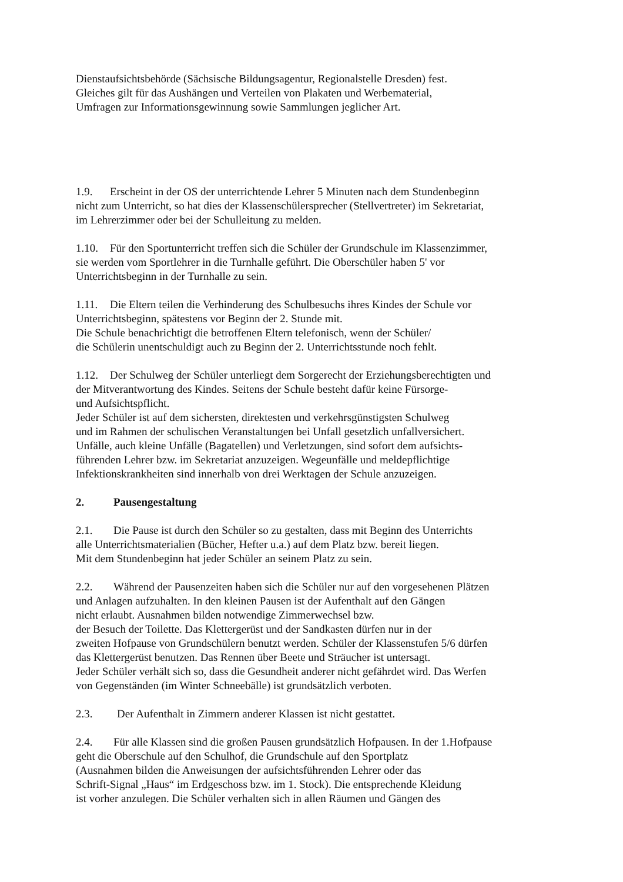Dienstaufsichtsbehörde (Sächsische Bildungsagentur, Regionalstelle Dresden) fest.
Gleiches gilt für das Aushängen und Verteilen von Plakaten und Werbematerial,
Umfragen zur Informationsgewinnung sowie Sammlungen jeglicher Art.
1.9. Erscheint in der OS der unterrichtende Lehrer 5 Minuten nach dem Stundenbeginn
nicht zum Unterricht, so hat dies der Klassenschülersprecher (Stellvertreter) im Sekretariat,
im Lehrerzimmer oder bei der Schulleitung zu melden.
1.10. Für den Sportunterricht treffen sich die Schüler der Grundschule im Klassenzimmer,
sie werden vom Sportlehrer in die Turnhalle geführt. Die Oberschüler haben 5' vor
Unterrichtsbeginn in der Turnhalle zu sein.
1.11. Die Eltern teilen die Verhinderung des Schulbesuchs ihres Kindes der Schule vor
Unterrichtsbeginn, spätestens vor Beginn der 2. Stunde mit.
Die Schule benachrichtigt die betroffenen Eltern telefonisch, wenn der Schüler/
die Schülerin unentschuldigt auch zu Beginn der 2. Unterrichtsstunde noch fehlt.
1.12. Der Schulweg der Schüler unterliegt dem Sorgerecht der Erziehungsberechtigten und
der Mitverantwortung des Kindes. Seitens der Schule besteht dafür keine Fürsorge-
und Aufsichtspflicht.
Jeder Schüler ist auf dem sichersten, direktesten und verkehrsgünstigsten Schulweg
und im Rahmen der schulischen Veranstaltungen bei Unfall gesetzlich unfallversichert.
Unfälle, auch kleine Unfälle (Bagatellen) und Verletzungen, sind sofort dem aufsichts-
führenden Lehrer bzw. im Sekretariat anzuzeigen. Wegeunfälle und meldepflichtige
Infektionskrankheiten sind innerhalb von drei Werktagen der Schule anzuzeigen.
2. Pausengestaltung
2.1. Die Pause ist durch den Schüler so zu gestalten, dass mit Beginn des Unterrichts
alle Unterrichtsmaterialien (Bücher, Hefter u.a.) auf dem Platz bzw. bereit liegen.
Mit dem Stundenbeginn hat jeder Schüler an seinem Platz zu sein.
2.2. Während der Pausenzeiten haben sich die Schüler nur auf den vorgesehenen Plätzen
und Anlagen aufzuhalten. In den kleinen Pausen ist der Aufenthalt auf den Gängen
nicht erlaubt. Ausnahmen bilden notwendige Zimmerwechsel bzw.
der Besuch der Toilette. Das Klettergerüst und der Sandkasten dürfen nur in der
zweiten Hofpause von Grundschülern benutzt werden. Schüler der Klassenstufen 5/6 dürfen
das Klettergerüst benutzen. Das Rennen über Beete und Sträucher ist untersagt.
Jeder Schüler verhält sich so, dass die Gesundheit anderer nicht gefährdet wird. Das Werfen
von Gegenständen (im Winter Schneebälle) ist grundsätzlich verboten.
2.3. Der Aufenthalt in Zimmern anderer Klassen ist nicht gestattet.
2.4. Für alle Klassen sind die großen Pausen grundsätzlich Hofpausen. In der 1.Hofpause
geht die Oberschule auf den Schulhof, die Grundschule auf den Sportplatz
(Ausnahmen bilden die Anweisungen der aufsichtsführenden Lehrer oder das
Schrift-Signal „Haus“ im Erdgeschoss bzw. im 1. Stock). Die entsprechende Kleidung
ist vorher anzulegen. Die Schüler verhalten sich in allen Räumen und Gängen des